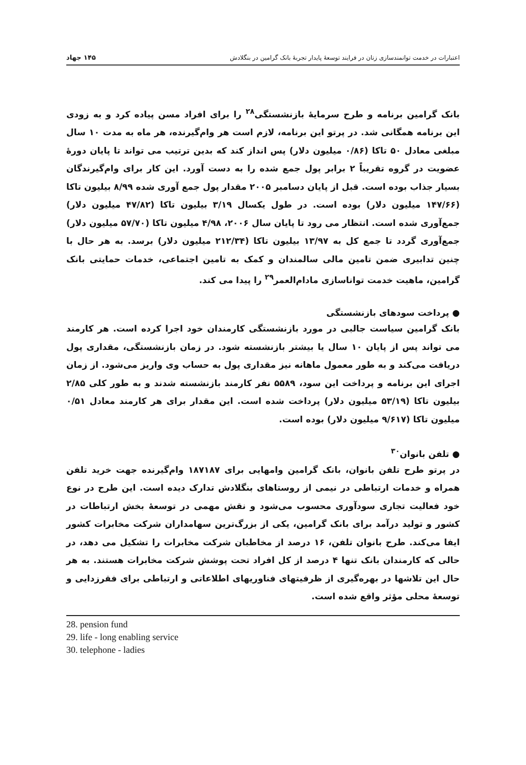اعتبارات در خدمت توانمندسازی زنان در فرایند توسعهٔ پایدار تجربهٔ بانک گرامین در بنگلادش ۱۴۵ جهاد
بانک گرامین برنامه و طرح سرمایهٔ بازنشستگی<sup>۲۸</sup> را برای افراد مسن پیاده کرد و به زودی این برنامه همگانی شد. در پرتو این برنامه، لازم است هر وام‌گیرنده، هر ماه به مدت ۱۰ سال مبلغی معادل ۵۰ تاکا (۰/۸۶ میلیون دلار) پس انداز کند که بدین ترتیب می تواند تا پایان دورهٔ عضویت در گروه تقریباً ۲ برابر پول جمع شده را به دست آورد. این کار برای وام‌گیرندگان بسیار جذاب بوده است. قبل از پایان دسامبر ۲۰۰۵ مقدار پول جمع آوری شده ۸/۹۹ بیلیون تاکا (۱۴۷/۶۶ میلیون دلار) بوده است. در طول یکسال ۳/۱۹ بیلیون تاکا (۴۷/۸۲ میلیون دلار) جمع‌آوری شده است. انتظار می رود تا پایان سال ۲۰۰۶، ۴/۹۸ میلیون تاکا (۵۷/۷۰ میلیون دلار) جمع‌آوری گردد تا جمع کل به ۱۳/۹۷ بیلیون تاکا (۲۱۲/۳۴ میلیون دلار) برسد. به هر حال با چنین تدابیری ضمن تامین مالی سالمندان و کمک به تامین اجتماعی، خدمات حمایتی بانک گرامین، ماهیت خدمت تواناسازی مادام‌العمر<sup>۲۹</sup> را پیدا می کند.
● پرداخت سودهای بازنشستگی
بانک گرامین سیاست جالبی در مورد بازنشستگی کارمندان خود اجرا کرده است. هر کارمند می تواند پس از پایان ۱۰ سال یا بیشتر بازنشسته شود. در زمان بازنشستگی، مقداری پول دریافت می‌کند و به طور معمول ماهانه نیز مقداری پول به حساب وی واریز می‌شود. از زمان اجرای این برنامه و پرداخت این سود، ۵۵۸۹ نفر کارمند بازنشسته شدند و به طور کلی ۲/۸۵ بیلیون تاکا (۵۳/۱۹ میلیون دلار) پرداخت شده است. این مقدار برای هر کارمند معادل ۰/۵۱ میلیون تاکا (۹/۶۱۷ میلیون دلار) بوده است.
● تلفن بانوان<sup>۳۰</sup>
در پرتو طرح تلفن بانوان، بانک گرامین وامهایی برای ۱۸۷۱۸۷ وام‌گیرنده جهت خرید تلفن همراه و خدمات ارتباطی در نیمی از روستاهای بنگلادش تدارک دیده است. این طرح در نوع خود فعالیت تجاری سودآوری محسوب می‌شود و نقش مهمی در توسعهٔ بخش ارتباطات در کشور و تولید درآمد برای بانک گرامین، یکی از بزرگ‌ترین سهامداران شرکت مخابرات کشور ایفا می‌کند. طرح بانوان تلفن، ۱۶ درصد از مخاطبان شرکت مخابرات را تشکیل می دهد، در حالی که کارمندان بانک تنها ۴ درصد از کل افراد تحت پوشش شرکت مخابرات هستند. به هر حال این تلاشها در بهره‌گیری از ظرفیتهای فناوریهای اطلاعاتی و ارتباطی برای فقرزدایی و توسعهٔ محلی مؤثر واقع شده است.
28. pension fund
29. life - long enabling service
30. telephone - ladies